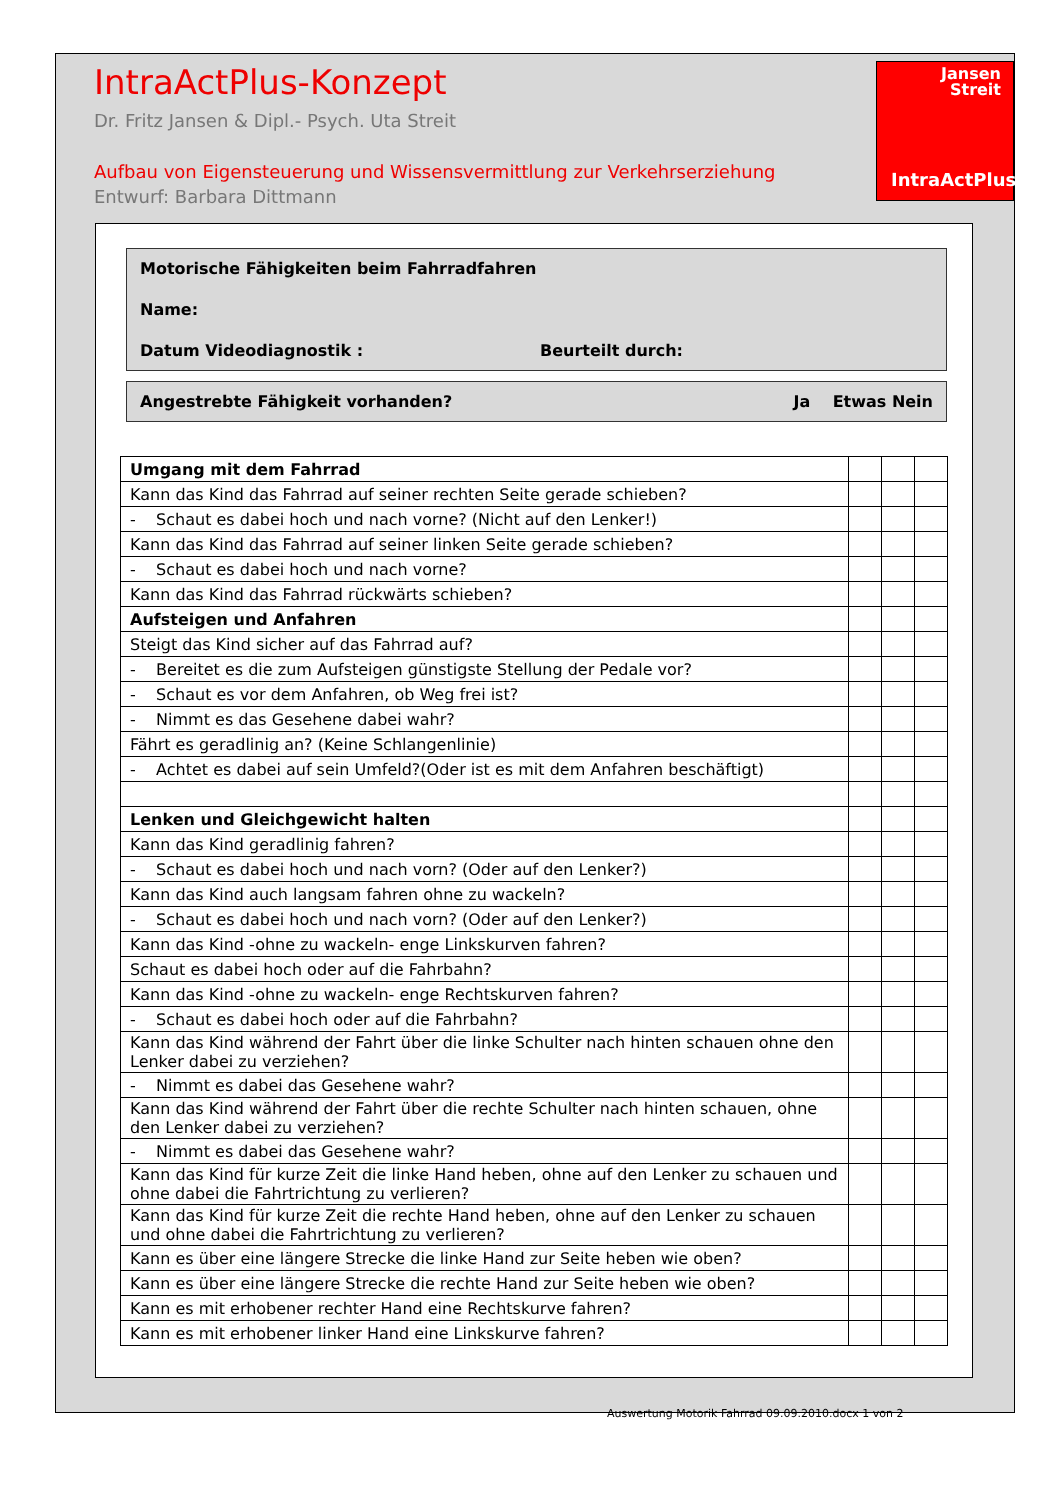IntraActPlus-Konzept
Dr. Fritz Jansen & Dipl.- Psych. Uta Streit
Aufbau von Eigensteuerung und Wissensvermittlung zur Verkehrserziehung
Entwurf: Barbara Dittmann
Jansen
Streit
IntraActPlus
Motorische Fähigkeiten beim Fahrradfahren
Name:
Datum Videodiagnostik : Beurteilt durch:
Angestrebte Fähigkeit vorhanden? Ja Etwas Nein
| Umgang mit dem Fahrrad | | | |
| Kann das Kind das Fahrrad auf seiner rechten Seite gerade schieben? | | | |
| - Schaut es dabei hoch und nach vorne? (Nicht auf den Lenker!) | | | |
| Kann das Kind das Fahrrad auf seiner linken Seite gerade schieben? | | | |
| - Schaut es dabei hoch und nach vorne? | | | |
| Kann das Kind das Fahrrad rückwärts schieben? | | | |
| Aufsteigen und Anfahren | | | |
| Steigt das Kind sicher auf das Fahrrad auf? | | | |
| - Bereitet es die zum Aufsteigen günstigste Stellung der Pedale vor? | | | |
| - Schaut es vor dem Anfahren, ob Weg frei ist? | | | |
| - Nimmt es das Gesehene dabei wahr? | | | |
| Fährt es geradlinig an? (Keine Schlangenlinie) | | | |
| - Achtet es dabei auf sein Umfeld?(Oder ist es mit dem Anfahren beschäftigt) | | | |
| Lenken und Gleichgewicht halten | | | |
| Kann das Kind geradlinig fahren? | | | |
| - Schaut es dabei hoch und nach vorn? (Oder auf den Lenker?) | | | |
| Kann das Kind auch langsam fahren ohne zu wackeln? | | | |
| - Schaut es dabei hoch und nach vorn? (Oder auf den Lenker?) | | | |
| Kann das Kind -ohne zu wackeln- enge Linkskurven fahren? | | | |
| Schaut es dabei hoch oder auf die Fahrbahn? | | | |
| Kann das Kind -ohne zu wackeln- enge Rechtskurven fahren? | | | |
| - Schaut es dabei hoch oder auf die Fahrbahn? | | | |
| Kann das Kind während der Fahrt über die linke Schulter nach hinten schauen ohne den Lenker dabei zu verziehen? | | | |
| - Nimmt es dabei das Gesehene wahr? | | | |
| Kann das Kind während der Fahrt über die rechte Schulter nach hinten schauen, ohne den Lenker dabei zu verziehen? | | | |
| - Nimmt es dabei das Gesehene wahr? | | | |
| Kann das Kind für kurze Zeit die linke Hand heben, ohne auf den Lenker zu schauen und ohne dabei die Fahrtrichtung zu verlieren? | | | |
| Kann das Kind für kurze Zeit die rechte Hand heben, ohne auf den Lenker zu schauen und ohne dabei die Fahrtrichtung zu verlieren? | | | |
| Kann es über eine längere Strecke die linke Hand zur Seite heben wie oben? | | | |
| Kann es über eine längere Strecke die rechte Hand zur Seite heben wie oben? | | | |
| Kann es mit erhobener rechter Hand eine Rechtskurve fahren? | | | |
| Kann es mit erhobener linker Hand eine Linkskurve fahren? | | | |
Auswertung Motorik Fahrrad 09.09.2010.docx 1 von 2